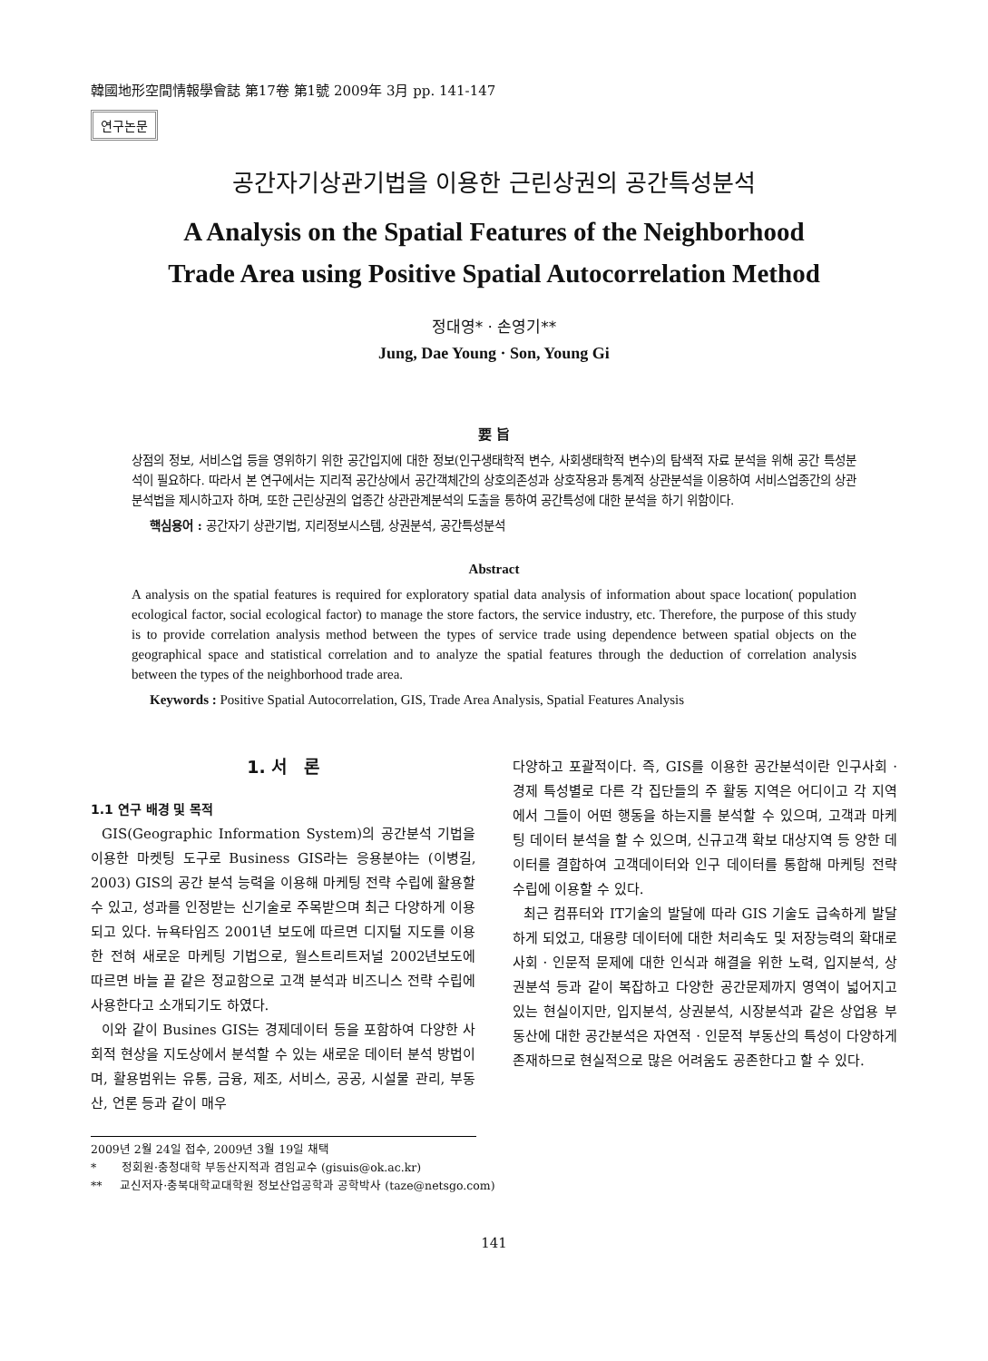韓國地形空間情報學會誌 第17卷 第1號 2009年 3月 pp. 141-147
연구논문
공간자기상관기법을 이용한 근린상권의 공간특성분석
A Analysis on the Spatial Features of the Neighborhood
Trade Area using Positive Spatial Autocorrelation Method
정대영* · 손영기**
Jung, Dae Young · Son, Young Gi
要 旨
상점의 정보, 서비스업 등을 영위하기 위한 공간입지에 대한 정보(인구생태학적 변수, 사회생태학적 변수)의 탐색적 자료 분석을 위해 공간 특성분석이 필요하다. 따라서 본 연구에서는 지리적 공간상에서 공간객체간의 상호의존성과 상호작용과 통계적 상관분석을 이용하여 서비스업종간의 상관분석법을 제시하고자 하며, 또한 근린상권의 업종간 상관관계분석의 도출을 통하여 공간특성에 대한 분석을 하기 위함이다.
핵심용어 : 공간자기 상관기법, 지리정보시스템, 상권분석, 공간특성분석
Abstract
A analysis on the spatial features is required for exploratory spatial data analysis of information about space location( population ecological factor, social ecological factor) to manage the store factors, the service industry, etc. Therefore, the purpose of this study is to provide correlation analysis method between the types of service trade using dependence between spatial objects on the geographical space and statistical correlation and to analyze the spatial features through the deduction of correlation analysis between the types of the neighborhood trade area.
Keywords : Positive Spatial Autocorrelation, GIS, Trade Area Analysis, Spatial Features Analysis
1. 서　론
1.1 연구 배경 및 목적
GIS(Geographic Information System)의 공간분석 기법을 이용한 마켓팅 도구로 Business GIS라는 응용분야는 (이병길, 2003) GIS의 공간 분석 능력을 이용해 마케팅 전략 수립에 활용할 수 있고, 성과를 인정받는 신기술로 주목받으며 최근 다양하게 이용되고 있다. 뉴욕타임즈 2001년 보도에 따르면 디지털 지도를 이용한 전혀 새로운 마케팅 기법으로, 월스트리트저널 2002년보도에 따르면 바늘 끝 같은 정교함으로 고객 분석과 비즈니스 전략 수립에 사용한다고 소개되기도 하였다.
이와 같이 Busines GIS는 경제데이터 등을 포함하여 다양한 사회적 현상을 지도상에서 분석할 수 있는 새로운 데이터 분석 방법이며, 활용범위는 유통, 금융, 제조, 서비스, 공공, 시설물 관리, 부동산, 언론 등과 같이 매우
다양하고 포괄적이다. 즉, GIS를 이용한 공간분석이란 인구사회 · 경제 특성별로 다른 각 집단들의 주 활동 지역은 어디이고 각 지역에서 그들이 어떤 행동을 하는지를 분석할 수 있으며, 고객과 마케팅 데이터 분석을 할 수 있으며, 신규고객 확보 대상지역 등 양한 데이터를 결합하여 고객데이터와 인구 데이터를 통합해 마케팅 전략 수립에 이용할 수 있다.
최근 컴퓨터와 IT기술의 발달에 따라 GIS 기술도 급속하게 발달하게 되었고, 대용량 데이터에 대한 처리속도 및 저장능력의 확대로 사회 · 인문적 문제에 대한 인식과 해결을 위한 노력, 입지분석, 상권분석 등과 같이 복잡하고 다양한 공간문제까지 영역이 넓어지고 있는 현실이지만, 입지분석, 상권분석, 시장분석과 같은 상업용 부동산에 대한 공간분석은 자연적 · 인문적 부동산의 특성이 다양하게 존재하므로 현실적으로 많은 어려움도 공존한다고 할 수 있다.
2009년 2월 24일 접수, 2009년 3월 19일 채택
* 정회원·충청대학 부동산지적과 겸임교수 (gisuis@ok.ac.kr)
** 교신저자·충북대학교대학원 정보산업공학과 공학박사 (taze@netsgo.com)
141